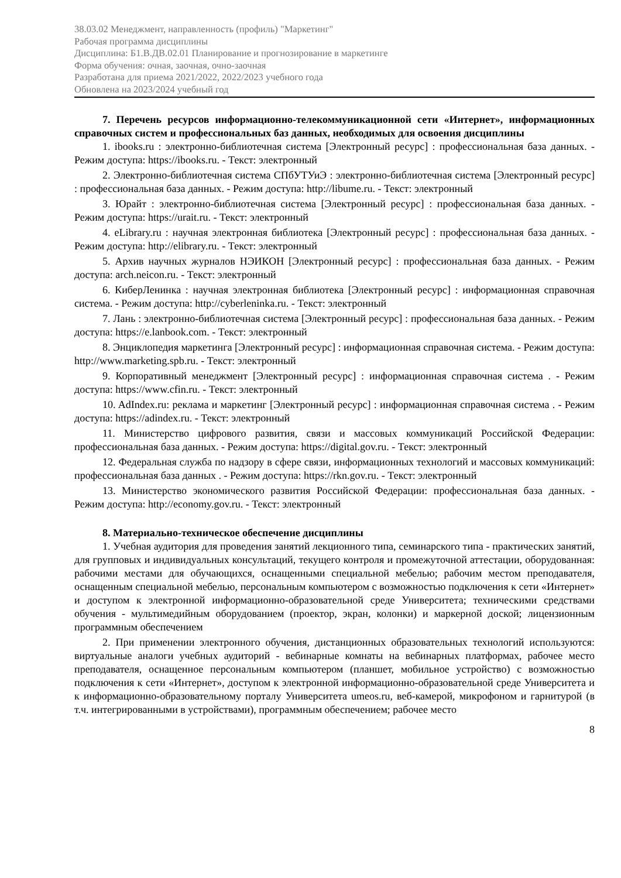38.03.02 Менеджмент, направленность (профиль) "Маркетинг"
Рабочая программа дисциплины
Дисциплина: Б1.В.ДВ.02.01 Планирование и прогнозирование в маркетинге
Форма обучения: очная, заочная, очно-заочная
Разработана для приема 2021/2022, 2022/2023 учебного года
Обновлена на 2023/2024 учебный год
7. Перечень ресурсов информационно-телекоммуникационной сети «Интернет», информационных справочных систем и профессиональных баз данных, необходимых для освоения дисциплины
1. ibooks.ru : электронно-библиотечная система [Электронный ресурс] : профессиональная база данных. - Режим доступа: https://ibooks.ru. - Текст: электронный
2. Электронно-библиотечная система СПбУТУиЭ : электронно-библиотечная система [Электронный ресурс] : профессиональная база данных. - Режим доступа: http://libume.ru. - Текст: электронный
3. Юрайт : электронно-библиотечная система [Электронный ресурс] : профессиональная база данных. - Режим доступа: https://urait.ru. - Текст: электронный
4. eLibrary.ru : научная электронная библиотека [Электронный ресурс] : профессиональная база данных. - Режим доступа: http://elibrary.ru. - Текст: электронный
5. Архив научных журналов НЭИКОН [Электронный ресурс] : профессиональная база данных. - Режим доступа: arch.neicon.ru. - Текст: электронный
6. КиберЛенинка : научная электронная библиотека [Электронный ресурс] : информационная справочная система. - Режим доступа: http://cyberleninka.ru. - Текст: электронный
7. Лань : электронно-библиотечная система [Электронный ресурс] : профессиональная база данных. - Режим доступа: https://e.lanbook.com. - Текст: электронный
8. Энциклопедия маркетинга [Электронный ресурс] : информационная справочная система. - Режим доступа: http://www.marketing.spb.ru. - Текст: электронный
9. Корпоративный менеджмент [Электронный ресурс] : информационная справочная система . - Режим доступа: https://www.cfin.ru. - Текст: электронный
10. AdIndex.ru: реклама и маркетинг [Электронный ресурс] : информационная справочная система . - Режим доступа: https://adindex.ru. - Текст: электронный
11. Министерство цифрового развития, связи и массовых коммуникаций Российской Федерации: профессиональная база данных. - Режим доступа: https://digital.gov.ru. - Текст: электронный
12. Федеральная служба по надзору в сфере связи, информационных технологий и массовых коммуникаций: профессиональная база данных . - Режим доступа: https://rkn.gov.ru. - Текст: электронный
13. Министерство экономического развития Российской Федерации: профессиональная база данных. - Режим доступа: http://economy.gov.ru. - Текст: электронный
8. Материально-техническое обеспечение дисциплины
1. Учебная аудитория для проведения занятий лекционного типа, семинарского типа - практических занятий, для групповых и индивидуальных консультаций, текущего контроля и промежуточной аттестации, оборудованная: рабочими местами для обучающихся, оснащенными специальной мебелью; рабочим местом преподавателя, оснащенным специальной мебелью, персональным компьютером с возможностью подключения к сети «Интернет» и доступом к электронной информационно-образовательной среде Университета; техническими средствами обучения - мультимедийным оборудованием (проектор, экран, колонки) и маркерной доской; лицензионным программным обеспечением
2. При применении электронного обучения, дистанционных образовательных технологий используются: виртуальные аналоги учебных аудиторий - вебинарные комнаты на вебинарных платформах, рабочее место преподавателя, оснащенное персональным компьютером (планшет, мобильное устройство) с возможностью подключения к сети «Интернет», доступом к электронной информационно-образовательной среде Университета и к информационно-образовательному порталу Университета umeos.ru, веб-камерой, микрофоном и гарнитурой (в т.ч. интегрированными в устройствами), программным обеспечением; рабочее место
8